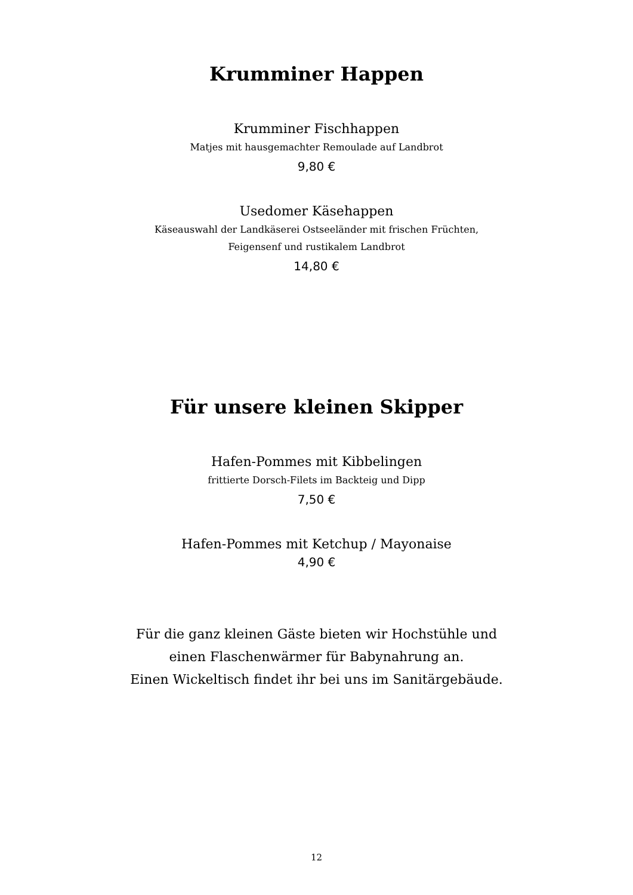Krumminer Happen
Krumminer Fischhappen
Matjes mit hausgemachter Remoulade auf Landbrot
9,80 €
Usedomer Käsehappen
Käseauswahl der Landkäserei Ostseeländer mit frischen Früchten,
Feigensenf und rustikalem Landbrot
14,80 €
Für unsere kleinen Skipper
Hafen-Pommes mit Kibbelingen
frittierte Dorsch-Filets im Backteig und Dipp
7,50 €
Hafen-Pommes mit Ketchup / Mayonaise
4,90 €
Für die ganz kleinen Gäste bieten wir Hochstühle und
einen Flaschenwärmer für Babynahrung an.
Einen Wickeltisch findet ihr bei uns im Sanitärgebäude.
12